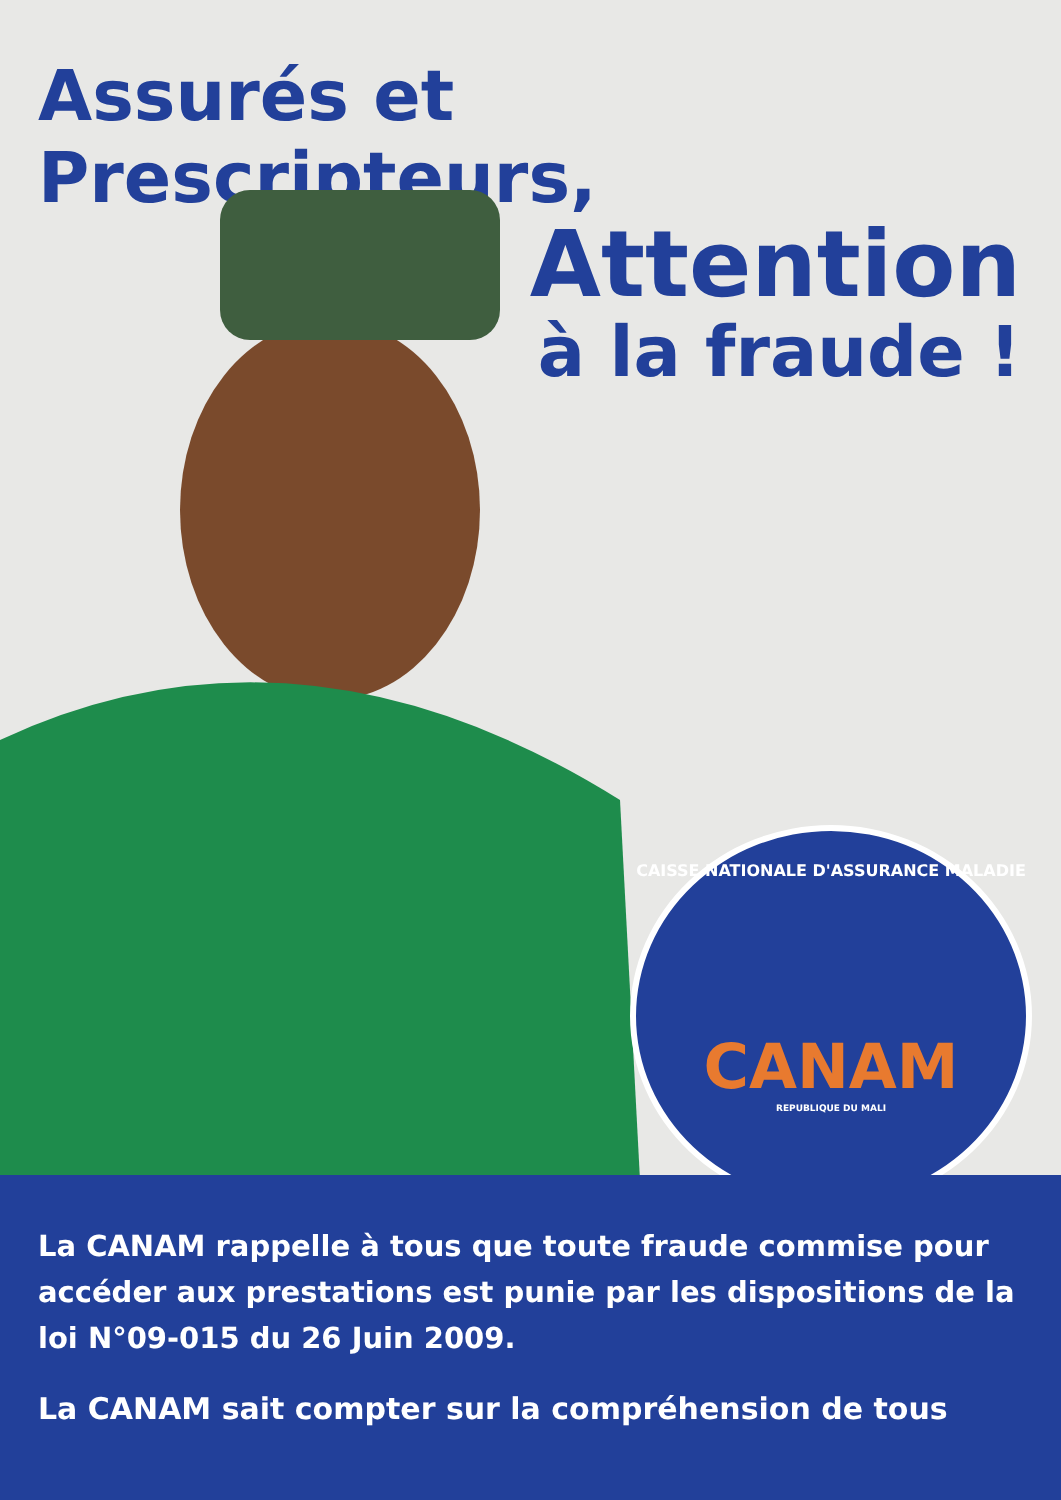Assurés et Prescripteurs,
Attention
à la fraude !
CAISSE NATIONALE D'ASSURANCE MALADIE
CANAM
REPUBLIQUE DU MALI
La CANAM rappelle à tous que toute fraude commise pour accéder aux prestations est punie par les dispositions de la loi N°09-015 du 26 Juin 2009.
La CANAM sait compter sur la compréhension de tous